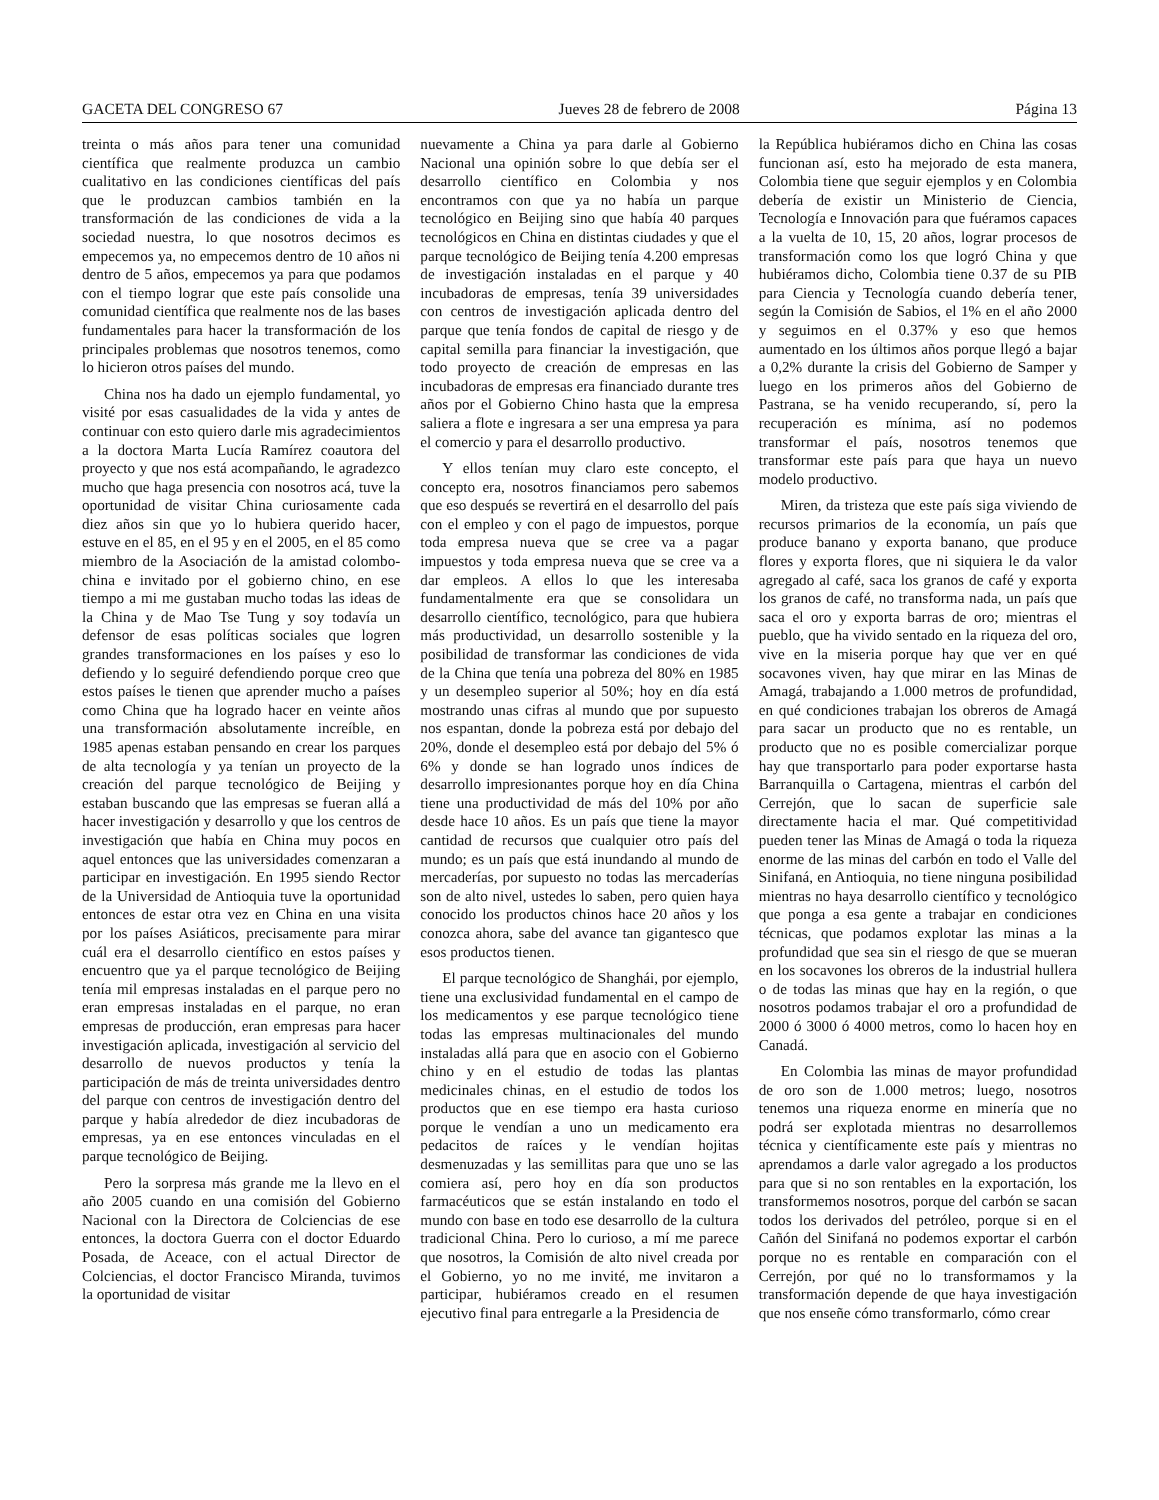GACETA DEL CONGRESO 67 Jueves 28 de febrero de 2008 Página 13
treinta o más años para tener una comunidad científica que realmente produzca un cambio cualitativo en las condiciones científicas del país que le produzcan cambios también en la transformación de las condiciones de vida a la sociedad nuestra, lo que nosotros decimos es empecemos ya, no empecemos dentro de 10 años ni dentro de 5 años, empecemos ya para que podamos con el tiempo lograr que este país consolide una comunidad científica que realmente nos de las bases fundamentales para hacer la transformación de los principales problemas que nosotros tenemos, como lo hicieron otros países del mundo.
China nos ha dado un ejemplo fundamental, yo visité por esas casualidades de la vida y antes de continuar con esto quiero darle mis agradecimientos a la doctora Marta Lucía Ramírez coautora del proyecto y que nos está acompañando, le agradezco mucho que haga presencia con nosotros acá, tuve la oportunidad de visitar China curiosamente cada diez años sin que yo lo hubiera querido hacer, estuve en el 85, en el 95 y en el 2005, en el 85 como miembro de la Asociación de la amistad colombo-china e invitado por el gobierno chino, en ese tiempo a mi me gustaban mucho todas las ideas de la China y de Mao Tse Tung y soy todavía un defensor de esas políticas sociales que logren grandes transformaciones en los países y eso lo defiendo y lo seguiré defendiendo porque creo que estos países le tienen que aprender mucho a países como China que ha logrado hacer en veinte años una transformación absolutamente increíble, en 1985 apenas estaban pensando en crear los parques de alta tecnología y ya tenían un proyecto de la creación del parque tecnológico de Beijing y estaban buscando que las empresas se fueran allá a hacer investigación y desarrollo y que los centros de investigación que había en China muy pocos en aquel entonces que las universidades comenzaran a participar en investigación. En 1995 siendo Rector de la Universidad de Antioquia tuve la oportunidad entonces de estar otra vez en China en una visita por los países Asiáticos, precisamente para mirar cuál era el desarrollo científico en estos países y encuentro que ya el parque tecnológico de Beijing tenía mil empresas instaladas en el parque pero no eran empresas instaladas en el parque, no eran empresas de producción, eran empresas para hacer investigación aplicada, investigación al servicio del desarrollo de nuevos productos y tenía la participación de más de treinta universidades dentro del parque con centros de investigación dentro del parque y había alrededor de diez incubadoras de empresas, ya en ese entonces vinculadas en el parque tecnológico de Beijing.
Pero la sorpresa más grande me la llevo en el año 2005 cuando en una comisión del Gobierno Nacional con la Directora de Colciencias de ese entonces, la doctora Guerra con el doctor Eduardo Posada, de Aceace, con el actual Director de Colciencias, el doctor Francisco Miranda, tuvimos la oportunidad de visitar
nuevamente a China ya para darle al Gobierno Nacional una opinión sobre lo que debía ser el desarrollo científico en Colombia y nos encontramos con que ya no había un parque tecnológico en Beijing sino que había 40 parques tecnológicos en China en distintas ciudades y que el parque tecnológico de Beijing tenía 4.200 empresas de investigación instaladas en el parque y 40 incubadoras de empresas, tenía 39 universidades con centros de investigación aplicada dentro del parque que tenía fondos de capital de riesgo y de capital semilla para financiar la investigación, que todo proyecto de creación de empresas en las incubadoras de empresas era financiado durante tres años por el Gobierno Chino hasta que la empresa saliera a flote e ingresara a ser una empresa ya para el comercio y para el desarrollo productivo.
Y ellos tenían muy claro este concepto, el concepto era, nosotros financiamos pero sabemos que eso después se revertirá en el desarrollo del país con el empleo y con el pago de impuestos, porque toda empresa nueva que se cree va a pagar impuestos y toda empresa nueva que se cree va a dar empleos. A ellos lo que les interesaba fundamentalmente era que se consolidara un desarrollo científico, tecnológico, para que hubiera más productividad, un desarrollo sostenible y la posibilidad de transformar las condiciones de vida de la China que tenía una pobreza del 80% en 1985 y un desempleo superior al 50%; hoy en día está mostrando unas cifras al mundo que por supuesto nos espantan, donde la pobreza está por debajo del 20%, donde el desempleo está por debajo del 5% ó 6% y donde se han logrado unos índices de desarrollo impresionantes porque hoy en día China tiene una productividad de más del 10% por año desde hace 10 años. Es un país que tiene la mayor cantidad de recursos que cualquier otro país del mundo; es un país que está inundando al mundo de mercaderías, por supuesto no todas las mercaderías son de alto nivel, ustedes lo saben, pero quien haya conocido los productos chinos hace 20 años y los conozca ahora, sabe del avance tan gigantesco que esos productos tienen.
El parque tecnológico de Shanghái, por ejemplo, tiene una exclusividad fundamental en el campo de los medicamentos y ese parque tecnológico tiene todas las empresas multinacionales del mundo instaladas allá para que en asocio con el Gobierno chino y en el estudio de todas las plantas medicinales chinas, en el estudio de todos los productos que en ese tiempo era hasta curioso porque le vendían a uno un medicamento era pedacitos de raíces y le vendían hojitas desmenuzadas y las semillitas para que uno se las comiera así, pero hoy en día son productos farmacéuticos que se están instalando en todo el mundo con base en todo ese desarrollo de la cultura tradicional China. Pero lo curioso, a mí me parece que nosotros, la Comisión de alto nivel creada por el Gobierno, yo no me invité, me invitaron a participar, hubiéramos creado en el resumen ejecutivo final para entregarle a la Presidencia de
la República hubiéramos dicho en China las cosas funcionan así, esto ha mejorado de esta manera, Colombia tiene que seguir ejemplos y en Colombia debería de existir un Ministerio de Ciencia, Tecnología e Innovación para que fuéramos capaces a la vuelta de 10, 15, 20 años, lograr procesos de transformación como los que logró China y que hubiéramos dicho, Colombia tiene 0.37 de su PIB para Ciencia y Tecnología cuando debería tener, según la Comisión de Sabios, el 1% en el año 2000 y seguimos en el 0.37% y eso que hemos aumentado en los últimos años porque llegó a bajar a 0,2% durante la crisis del Gobierno de Samper y luego en los primeros años del Gobierno de Pastrana, se ha venido recuperando, sí, pero la recuperación es mínima, así no podemos transformar el país, nosotros tenemos que transformar este país para que haya un nuevo modelo productivo.
Miren, da tristeza que este país siga viviendo de recursos primarios de la economía, un país que produce banano y exporta banano, que produce flores y exporta flores, que ni siquiera le da valor agregado al café, saca los granos de café y exporta los granos de café, no transforma nada, un país que saca el oro y exporta barras de oro; mientras el pueblo, que ha vivido sentado en la riqueza del oro, vive en la miseria porque hay que ver en qué socavones viven, hay que mirar en las Minas de Amagá, trabajando a 1.000 metros de profundidad, en qué condiciones trabajan los obreros de Amagá para sacar un producto que no es rentable, un producto que no es posible comercializar porque hay que transportarlo para poder exportarse hasta Barranquilla o Cartagena, mientras el carbón del Cerrejón, que lo sacan de superficie sale directamente hacia el mar. Qué competitividad pueden tener las Minas de Amagá o toda la riqueza enorme de las minas del carbón en todo el Valle del Sinifaná, en Antioquia, no tiene ninguna posibilidad mientras no haya desarrollo científico y tecnológico que ponga a esa gente a trabajar en condiciones técnicas, que podamos explotar las minas a la profundidad que sea sin el riesgo de que se mueran en los socavones los obreros de la industrial hullera o de todas las minas que hay en la región, o que nosotros podamos trabajar el oro a profundidad de 2000 ó 3000 ó 4000 metros, como lo hacen hoy en Canadá.
En Colombia las minas de mayor profundidad de oro son de 1.000 metros; luego, nosotros tenemos una riqueza enorme en minería que no podrá ser explotada mientras no desarrollemos técnica y científicamente este país y mientras no aprendamos a darle valor agregado a los productos para que si no son rentables en la exportación, los transformemos nosotros, porque del carbón se sacan todos los derivados del petróleo, porque si en el Cañón del Sinifaná no podemos exportar el carbón porque no es rentable en comparación con el Cerrejón, por qué no lo transformamos y la transformación depende de que haya investigación que nos enseñe cómo transformarlo, cómo crear